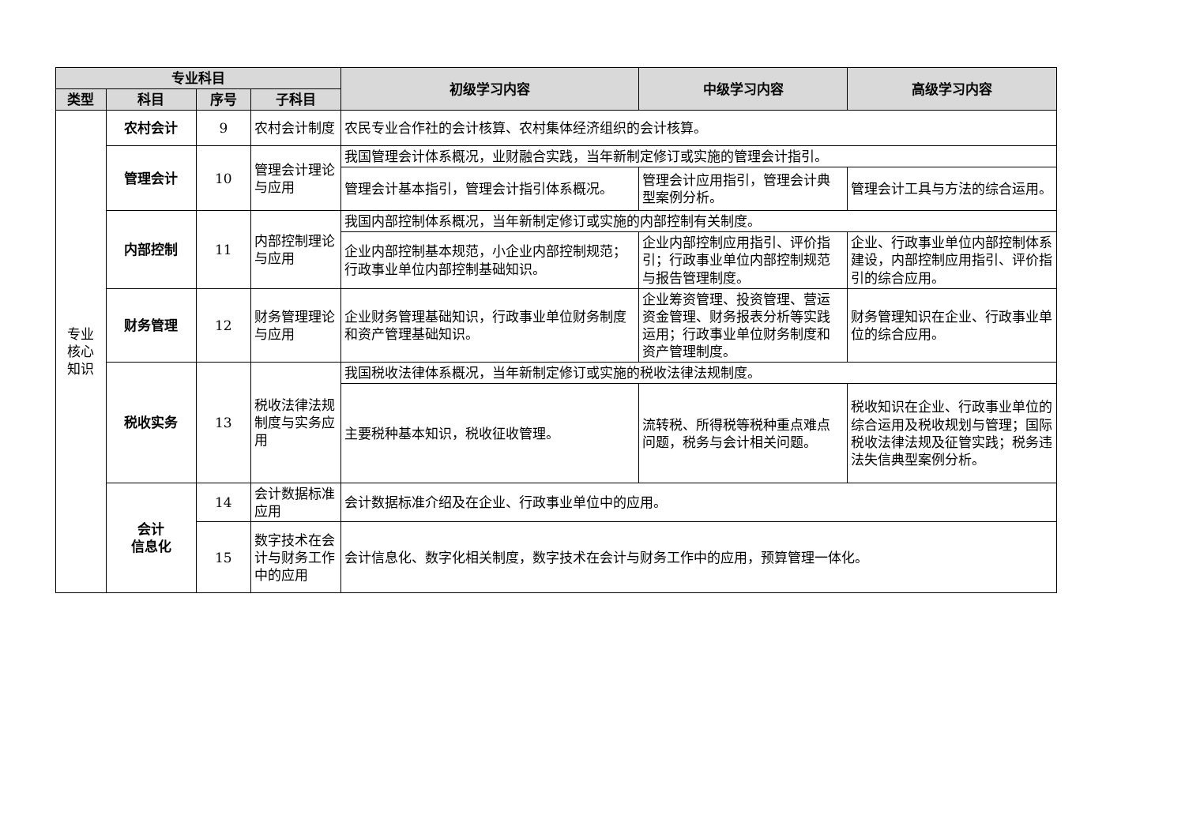| 专业科目 | | | | 初级学习内容 | 中级学习内容 | 高级学习内容 |
| --- | --- | --- | --- | --- | --- | --- |
| 类型 | 科目 | 序号 | 子科目 | | | |
| 专业 核心 知识 | 农村会计 | 9 | 农村会计制度 | 农民专业合作社的会计核算、农村集体经济组织的会计核算。 | | |
| | 管理会计 | 10 | 管理会计理论与应用 | 我国管理会计体系概况，业财融合实践，当年新制定修订或实施的管理会计指引。 | | |
| | | | | 管理会计基本指引，管理会计指引体系概况。 | 管理会计应用指引，管理会计典型案例分析。 | 管理会计工具与方法的综合运用。 |
| | 内部控制 | 11 | 内部控制理论与应用 | 我国内部控制体系概况，当年新制定修订或实施的内部控制有关制度。 | | |
| | | | | 企业内部控制基本规范，小企业内部控制规范；行政事业单位内部控制基础知识。 | 企业内部控制应用指引、评价指引；行政事业单位内部控制规范与报告管理制度。 | 企业、行政事业单位内部控制体系建设，内部控制应用指引、评价指引的综合应用。 |
| | 财务管理 | 12 | 财务管理理论与应用 | 企业财务管理基础知识，行政事业单位财务制度和资产管理基础知识。 | 企业筹资管理、投资管理、营运资金管理、财务报表分析等实践运用；行政事业单位财务制度和资产管理制度。 | 财务管理知识在企业、行政事业单位的综合应用。 |
| | 税收实务 | 13 | 税收法律法规制度与实务应用 | 我国税收法律体系概况，当年新制定修订或实施的税收法律法规制度。 | | |
| | | | | 主要税种基本知识，税收征收管理。 | 流转税、所得税等税种重点难点问题，税务与会计相关问题。 | 税收知识在企业、行政事业单位的综合运用及税收规划与管理；国际税收法律法规及征管实践；税务违法失信典型案例分析。 |
| | 会计 信息化 | 14 | 会计数据标准应用 | 会计数据标准介绍及在企业、行政事业单位中的应用。 | | |
| | | 15 | 数字技术在会计与财务工作中的应用 | 会计信息化、数字化相关制度，数字技术在会计与财务工作中的应用，预算管理一体化。 | | |